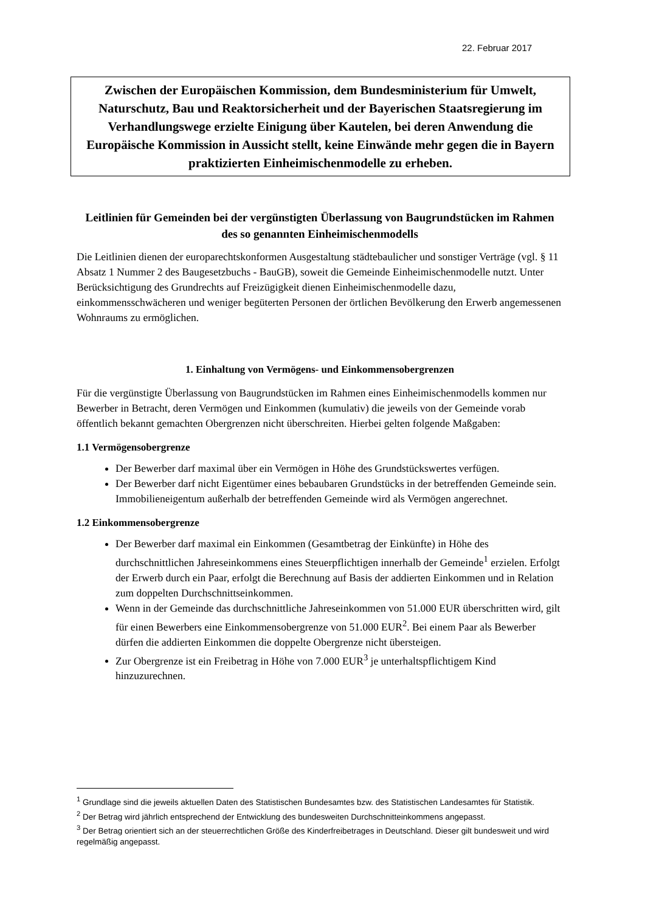22. Februar 2017
Zwischen der Europäischen Kommission, dem Bundesministerium für Umwelt, Naturschutz, Bau und Reaktorsicherheit und der Bayerischen Staatsregierung im Verhandlungswege erzielte Einigung über Kautelen, bei deren Anwendung die Europäische Kommission in Aussicht stellt, keine Einwände mehr gegen die in Bayern praktizierten Einheimischenmodelle zu erheben.
Leitlinien für Gemeinden bei der vergünstigten Überlassung von Baugrundstücken im Rahmen des so genannten Einheimischenmodells
Die Leitlinien dienen der europarechtskonformen Ausgestaltung städtebaulicher und sonstiger Verträge (vgl. § 11 Absatz 1 Nummer 2 des Baugesetzbuchs - BauGB), soweit die Gemeinde Einheimischenmodelle nutzt. Unter Berücksichtigung des Grundrechts auf Freizügigkeit dienen Einheimischenmodelle dazu, einkommensschwächeren und weniger begüterten Personen der örtlichen Bevölkerung den Erwerb angemessenen Wohnraums zu ermöglichen.
1. Einhaltung von Vermögens- und Einkommensobergrenzen
Für die vergünstigte Überlassung von Baugrundstücken im Rahmen eines Einheimischenmodells kommen nur Bewerber in Betracht, deren Vermögen und Einkommen (kumulativ) die jeweils von der Gemeinde vorab öffentlich bekannt gemachten Obergrenzen nicht überschreiten. Hierbei gelten folgende Maßgaben:
1.1 Vermögensobergrenze
Der Bewerber darf maximal über ein Vermögen in Höhe des Grundstückswertes verfügen.
Der Bewerber darf nicht Eigentümer eines bebaubaren Grundstücks in der betreffenden Gemeinde sein. Immobilieneigentum außerhalb der betreffenden Gemeinde wird als Vermögen angerechnet.
1.2 Einkommensobergrenze
Der Bewerber darf maximal ein Einkommen (Gesamtbetrag der Einkünfte) in Höhe des durchschnittlichen Jahreseinkommens eines Steuerpflichtigen innerhalb der Gemeinde<sup>1</sup> erzielen. Erfolgt der Erwerb durch ein Paar, erfolgt die Berechnung auf Basis der addierten Einkommen und in Relation zum doppelten Durchschnittseinkommen.
Wenn in der Gemeinde das durchschnittliche Jahreseinkommen von 51.000 EUR überschritten wird, gilt für einen Bewerbers eine Einkommensobergrenze von 51.000 EUR<sup>2</sup>. Bei einem Paar als Bewerber dürfen die addierten Einkommen die doppelte Obergrenze nicht übersteigen.
Zur Obergrenze ist ein Freibetrag in Höhe von 7.000 EUR<sup>3</sup> je unterhaltspflichtigem Kind hinzuzurechnen.
<sup>1</sup> Grundlage sind die jeweils aktuellen Daten des Statistischen Bundesamtes bzw. des Statistischen Landesamtes für Statistik.
<sup>2</sup> Der Betrag wird jährlich entsprechend der Entwicklung des bundesweiten Durchschnitteinkommens angepasst.
<sup>3</sup> Der Betrag orientiert sich an der steuerrechtlichen Größe des Kinderfreibetrages in Deutschland. Dieser gilt bundesweit und wird regelmäßig angepasst.